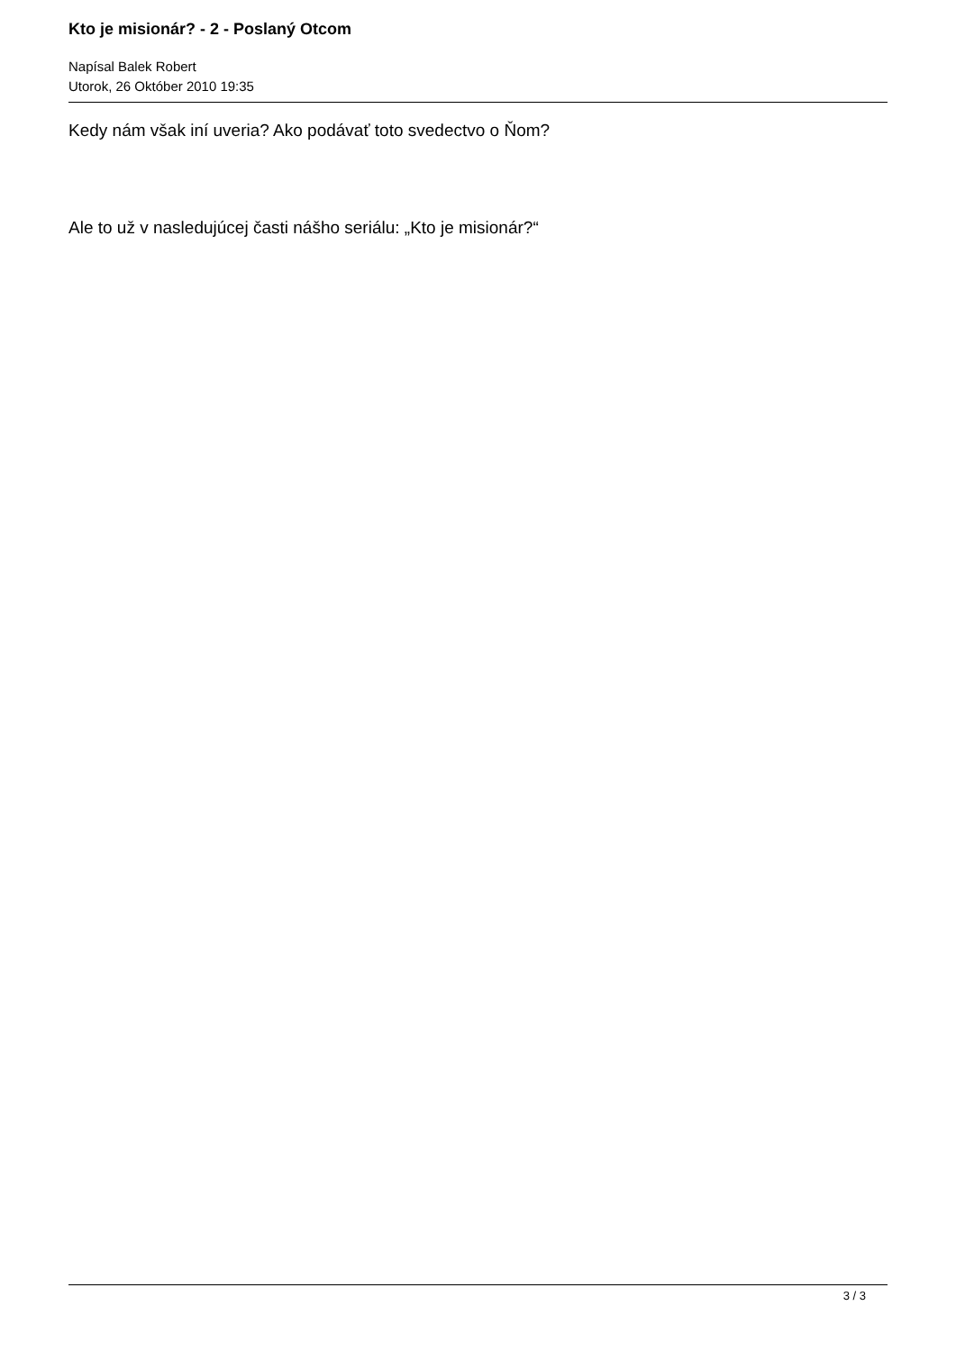Kto je misionár? - 2 - Poslaný Otcom
Napísal Balek Robert
Utorok, 26 Október 2010 19:35
Kedy nám však iní uveria? Ako podávať toto svedectvo o Ňom?
Ale to už v nasledujúcej časti nášho seriálu: „Kto je misionár?“
3 / 3